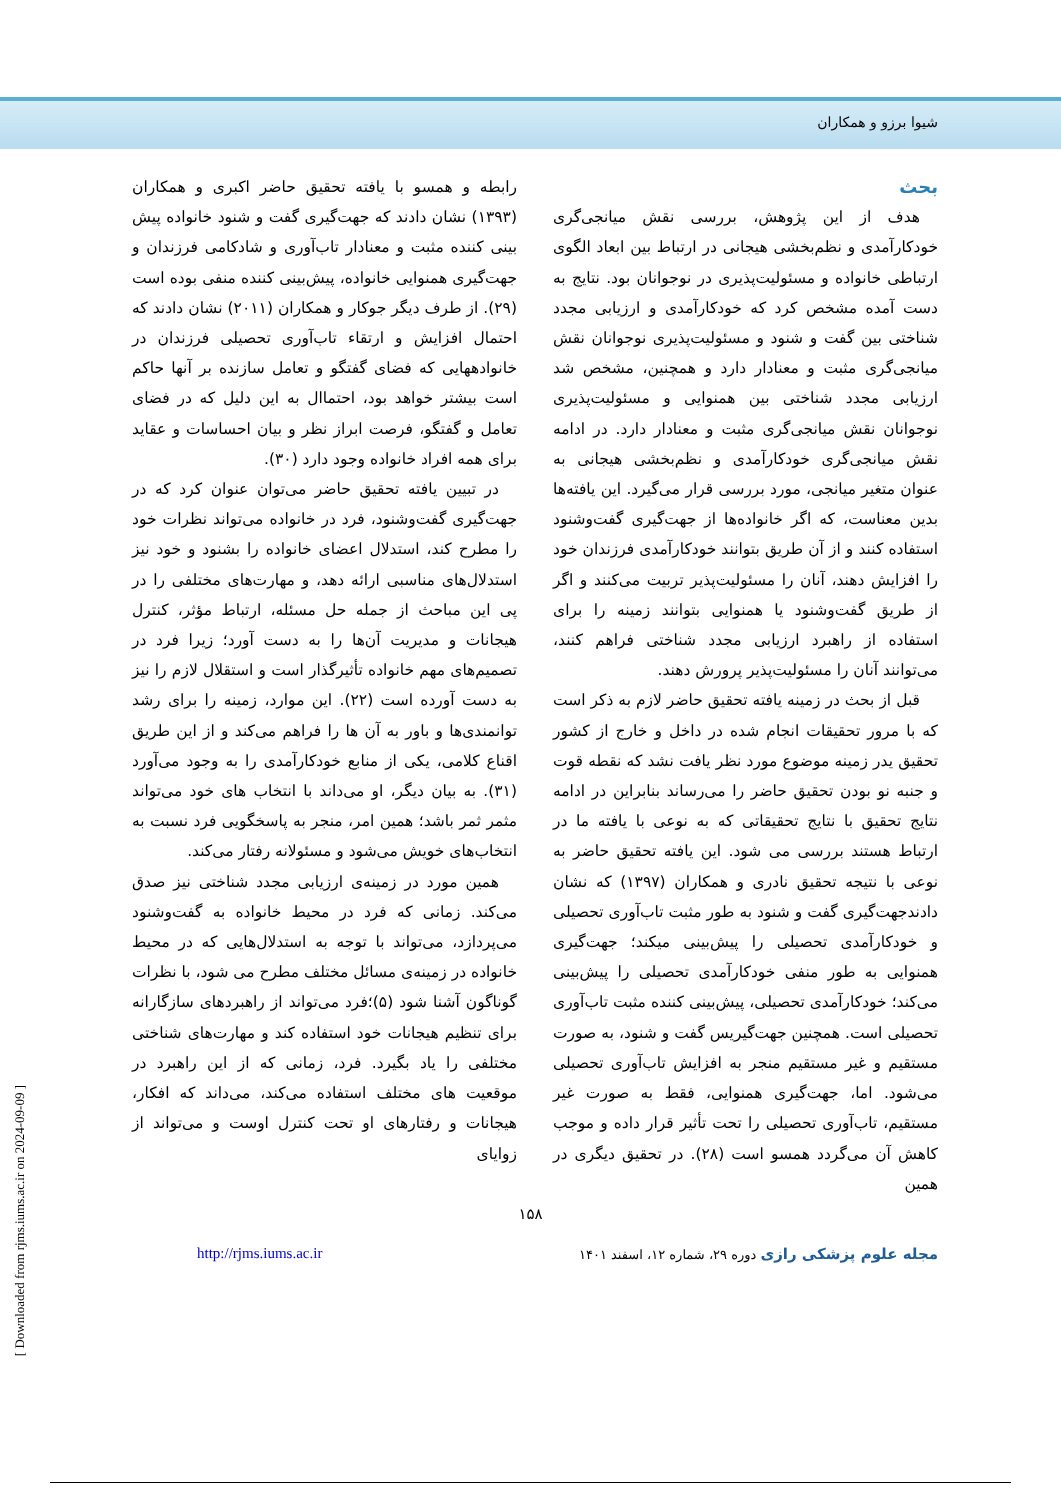شیوا برزو و همکاران
بحث
هدف از این پژوهش، بررسی نقش میانجی‌گری خودکارآمدی و نظم‌بخشی هیجانی در ارتباط بین ابعاد الگوی ارتباطی خانواده و مسئولیت‌پذیری در نوجوانان بود. نتایج به دست آمده مشخص کرد که خودکارآمدی و ارزیابی مجدد شناختی بین گفت و شنود و مسئولیت‌پذیری نوجوانان نقش میانجی‌گری مثبت و معنادار دارد و همچنین، مشخص شد ارزیابی مجدد شناختی بین همنوایی و مسئولیت‌پذیری نوجوانان نقش میانجی‌گری مثبت و معنادار دارد. در ادامه نقش میانجی‌گری خودکارآمدی و نظم‌بخشی هیجانی به عنوان متغیر میانجی، مورد بررسی قرار می‌گیرد. این یافته‌ها بدین معناست، که اگر خانواده‌ها از جهت‌گیری گفت‌وشنود استفاده کنند و از آن طریق بتوانند خودکارآمدی فرزندان خود را افزایش دهند، آنان را مسئولیت‌پذیر تربیت می‌کنند و اگر از طریق گفت‌وشنود یا همنوایی بتوانند زمینه را برای استفاده از راهبرد ارزیابی مجدد شناختی فراهم کنند، می‌توانند آنان را مسئولیت‌پذیر پرورش دهند.
قبل از بحث در زمینه یافته تحقیق حاضر لازم به ذکر است که با مرور تحقیقات انجام شده در داخل و خارج از کشور تحقیق یدر زمینه موضوع مورد نظر یافت نشد که نقطه قوت و جنبه نو بودن تحقیق حاضر را می‌رساند بنابراین در ادامه نتایج تحقیق با نتایج تحقیقاتی که به نوعی با یافته ما در ارتباط هستند بررسی می شود. این یافته تحقیق حاضر به نوعی با نتیجه تحقیق نادری و همکاران (۱۳۹۷) که نشان دادندجهت‌گیری گفت و شنود به طور مثبت تاب‌آوری تحصیلی و خودکارآمدی تحصیلی را پیش‌بینی میکند؛ جهت‌گیری همنوایی به طور منفی خودکارآمدی تحصیلی را پیش‌بینی می‌کند؛ خودکارآمدی تحصیلی، پیش‌بینی کننده مثبت تاب‌آوری تحصیلی است. همچنین جهت‌گیریس گفت و شنود، به صورت مستقیم و غیر مستقیم منجر به افزایش تاب‌آوری تحصیلی می‌شود. اما، جهت‌گیری همنوایی، فقط به صورت غیر مستقیم، تاب‌آوری تحصیلی را تحت تأثیر قرار داده و موجب کاهش آن می‌گردد همسو است (۲۸). در تحقیق دیگری در همین
رابطه و همسو با یافته تحقیق حاضر اکبری و همکاران (۱۳۹۳) نشان دادند که جهت‌گیری گفت و شنود خانواده پیش بینی کننده مثبت و معنادار تاب‌آوری و شادکامی فرزندان و جهت‌گیری همنوایی خانواده، پیش‌بینی کننده منفی بوده است (۲۹). از طرف دیگر جوکار و همکاران (۲۰۱۱) نشان دادند که احتمال افزایش و ارتقاء تاب‌آوری تحصیلی فرزندان در خانوادههایی که فضای گفتگو و تعامل سازنده بر آنها حاکم است بیشتر خواهد بود، احتماال به این دلیل که در فضای تعامل و گفتگو، فرصت ابراز نظر و بیان احساسات و عقاید برای همه افراد خانواده وجود دارد (۳۰).
در تبیین یافته تحقیق حاضر می‌توان عنوان کرد که در جهت‌گیری گفت‌وشنود، فرد در خانواده می‌تواند نظرات خود را مطرح کند، استدلال اعضای خانواده را بشنود و خود نیز استدلال‌های مناسبی ارائه دهد، و مهارت‌های مختلفی را در پی این مباحث از جمله حل مسئله، ارتباط مؤثر، کنترل هیجانات و مدیریت آن‌ها را به دست آورد؛ زیرا فرد در تصمیم‌های مهم خانواده تأثیرگذار است و استقلال لازم را نیز به دست آورده است (۲۲). این موارد، زمینه را برای رشد توانمندی‌ها و باور به آن ها را فراهم می‌کند و از این طریق اقناع کلامی، یکی از منابع خودکارآمدی را به وجود می‌آورد (۳۱). به بیان دیگر، او می‌داند با انتخاب های خود می‌تواند مثمر ثمر باشد؛ همین امر، منجر به پاسخگویی فرد نسبت به انتخاب‌های خویش می‌شود و مسئولانه رفتار می‌کند.
همین مورد در زمینه‌ی ارزیابی مجدد شناختی نیز صدق می‌کند. زمانی که فرد در محیط خانواده به گفت‌وشنود می‌پردازد، می‌تواند با توجه به استدلال‌هایی که در محیط خانواده در زمینه‌ی مسائل مختلف مطرح می شود، با نظرات گوناگون آشنا شود (۵)؛فرد می‌تواند از راهبردهای سازگارانه برای تنظیم هیجانات خود استفاده کند و مهارت‌های شناختی مختلفی را یاد بگیرد. فرد، زمانی که از این راهبرد در موقعیت های مختلف استفاده می‌کند، می‌داند که افکار، هیجانات و رفتارهای او تحت کنترل اوست و می‌تواند از زوایای
۱۵۸
مجله علوم پزشکی رازی دوره ۲۹، شماره ۱۲، اسفند ۱۴۰۱ http://rjms.iums.ac.ir
[ Downloaded from rjms.iums.ac.ir on 2024-09-09 ]